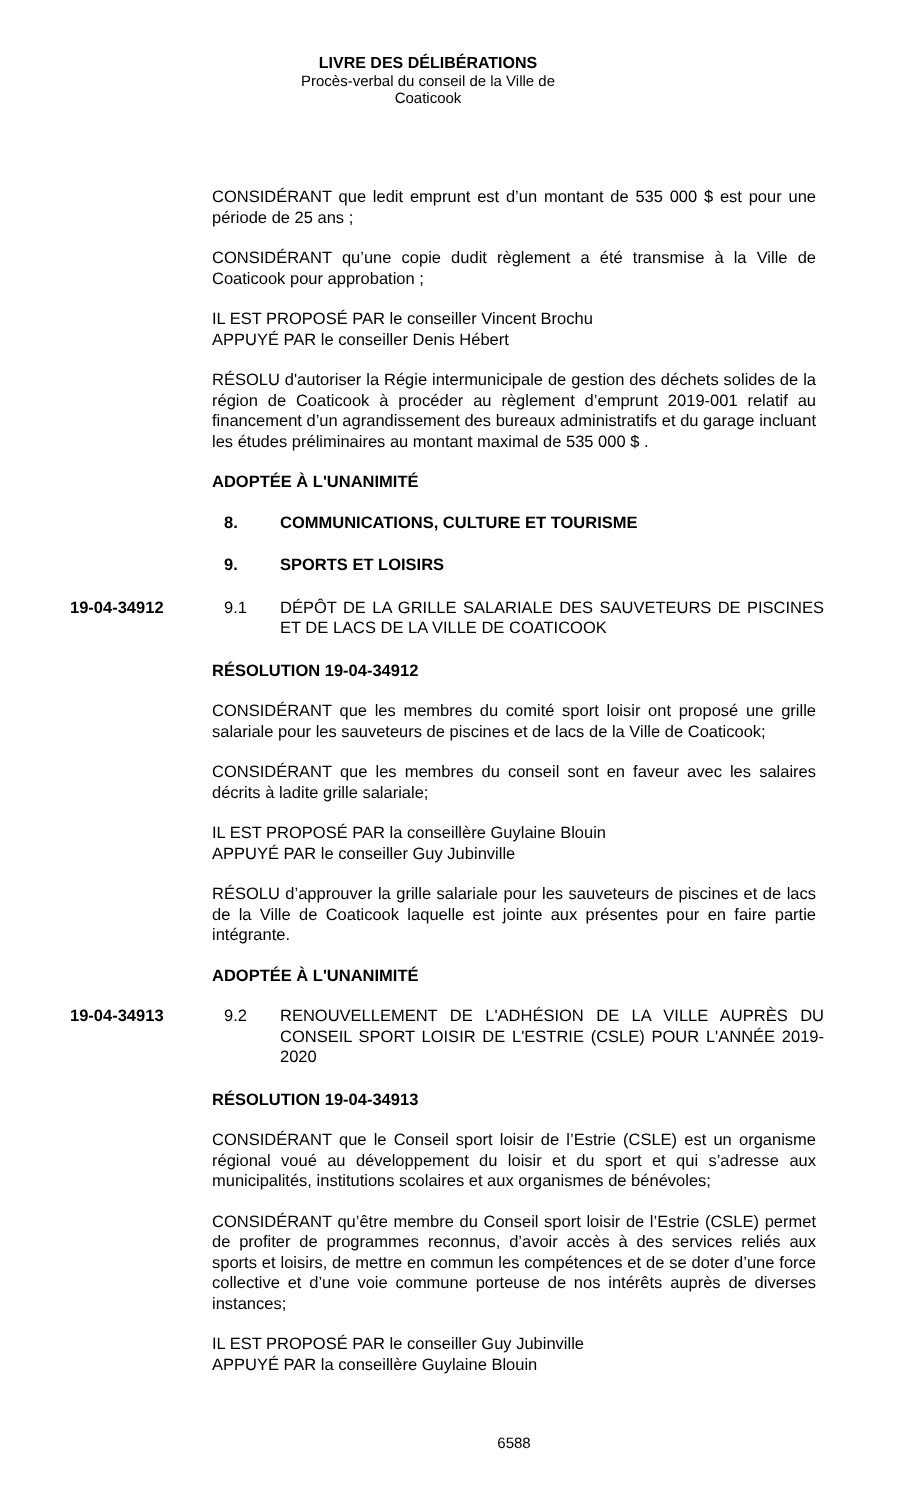LIVRE DES DÉLIBÉRATIONS
Procès-verbal du conseil de la Ville de Coaticook
CONSIDÉRANT que ledit emprunt est d’un montant de 535 000 $ est pour une période de 25 ans ;
CONSIDÉRANT qu’une copie dudit règlement a été transmise à la Ville de Coaticook pour approbation ;
IL EST PROPOSÉ PAR le conseiller Vincent Brochu
APPUYÉ PAR le conseiller Denis Hébert
RÉSOLU d'autoriser la Régie intermunicipale de gestion des déchets solides de la région de Coaticook à procéder au règlement d’emprunt 2019-001 relatif au financement d’un agrandissement des bureaux administratifs et du garage incluant les études préliminaires au montant maximal de 535 000 $ .
ADOPTÉE À L'UNANIMITÉ
8. COMMUNICATIONS, CULTURE ET TOURISME
9. SPORTS ET LOISIRS
19-04-34912 9.1 DÉPÔT DE LA GRILLE SALARIALE DES SAUVETEURS DE PISCINES ET DE LACS DE LA VILLE DE COATICOOK
RÉSOLUTION 19-04-34912
CONSIDÉRANT que les membres du comité sport loisir ont proposé une grille salariale pour les sauveteurs de piscines et de lacs de la Ville de Coaticook;
CONSIDÉRANT que les membres du conseil sont en faveur avec les salaires décrits à ladite grille salariale;
IL EST PROPOSÉ PAR la conseillère Guylaine Blouin
APPUYÉ PAR le conseiller Guy Jubinville
RÉSOLU d’approuver la grille salariale pour les sauveteurs de piscines et de lacs de la Ville de Coaticook laquelle est jointe aux présentes pour en faire partie intégrante.
ADOPTÉE À L'UNANIMITÉ
19-04-34913 9.2 RENOUVELLEMENT DE L'ADHÉSION DE LA VILLE AUPRÈS DU CONSEIL SPORT LOISIR DE L'ESTRIE (CSLE) POUR L'ANNÉE 2019-2020
RÉSOLUTION 19-04-34913
CONSIDÉRANT que le Conseil sport loisir de l’Estrie (CSLE) est un organisme régional voué au développement du loisir et du sport et qui s’adresse aux municipalités, institutions scolaires et aux organismes de bénévoles;
CONSIDÉRANT qu’être membre du Conseil sport loisir de l’Estrie (CSLE) permet de profiter de programmes reconnus, d’avoir accès à des services reliés aux sports et loisirs, de mettre en commun les compétences et de se doter d’une force collective et d’une voie commune porteuse de nos intérêts auprès de diverses instances;
IL EST PROPOSÉ PAR le conseiller Guy Jubinville
APPUYÉ PAR la conseillère Guylaine Blouin
6588